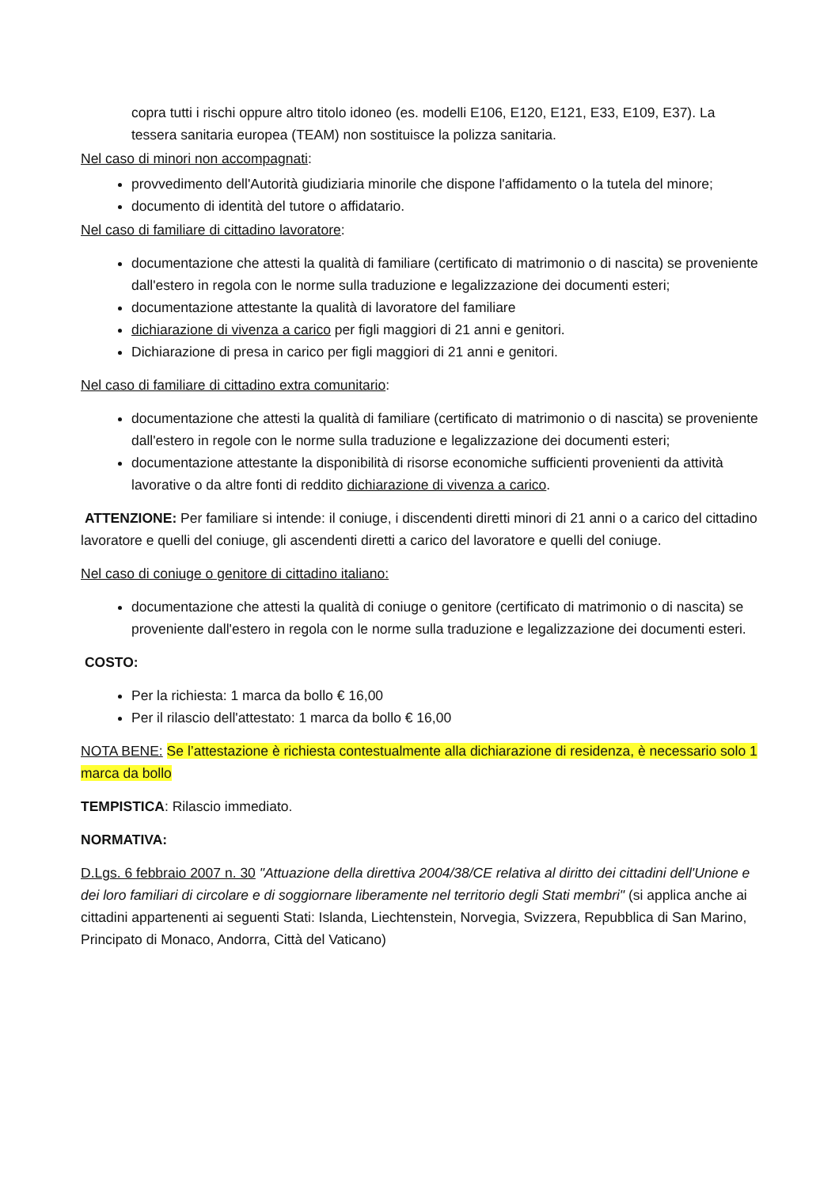copra tutti i rischi oppure altro titolo idoneo (es. modelli E106, E120, E121, E33, E109, E37). La tessera sanitaria europea (TEAM) non sostituisce la polizza sanitaria.
Nel caso di minori non accompagnati:
provvedimento dell'Autorità giudiziaria minorile che dispone l'affidamento o la tutela del minore;
documento di identità del tutore o affidatario.
Nel caso di familiare di cittadino lavoratore:
documentazione che attesti la qualità di familiare (certificato di matrimonio o di nascita) se proveniente dall'estero in regola con le norme sulla traduzione e legalizzazione dei documenti esteri;
documentazione attestante la qualità di lavoratore del familiare
dichiarazione di vivenza a carico per figli maggiori di 21 anni e genitori.
Dichiarazione di presa in carico per figli maggiori di 21 anni e genitori.
Nel caso di familiare di cittadino extra comunitario:
documentazione che attesti la qualità di familiare (certificato di matrimonio o di nascita) se proveniente dall'estero in regole con le norme sulla traduzione e legalizzazione dei documenti esteri;
documentazione attestante la disponibilità di risorse economiche sufficienti provenienti da attività lavorative o da altre fonti di reddito dichiarazione di vivenza a carico.
ATTENZIONE: Per familiare si intende: il coniuge, i discendenti diretti minori di 21 anni o a carico del cittadino lavoratore e quelli del coniuge, gli ascendenti diretti a carico del lavoratore e quelli del coniuge.
Nel caso di coniuge o genitore di cittadino italiano:
documentazione che attesti la qualità di coniuge o genitore (certificato di matrimonio o di nascita) se proveniente dall'estero in regola con le norme sulla traduzione e legalizzazione dei documenti esteri.
COSTO:
Per la richiesta: 1 marca da bollo € 16,00
Per il rilascio dell'attestato: 1 marca da bollo € 16,00
NOTA BENE: Se l’attestazione è richiesta contestualmente alla dichiarazione di residenza, è necessario solo 1 marca da bollo
TEMPISTICA: Rilascio immediato.
NORMATIVA:
D.Lgs. 6 febbraio 2007 n. 30 "Attuazione della direttiva 2004/38/CE relativa al diritto dei cittadini dell'Unione e dei loro familiari di circolare e di soggiornare liberamente nel territorio degli Stati membri" (si applica anche ai cittadini appartenenti ai seguenti Stati: Islanda, Liechtenstein, Norvegia, Svizzera, Repubblica di San Marino, Principato di Monaco, Andorra, Città del Vaticano)